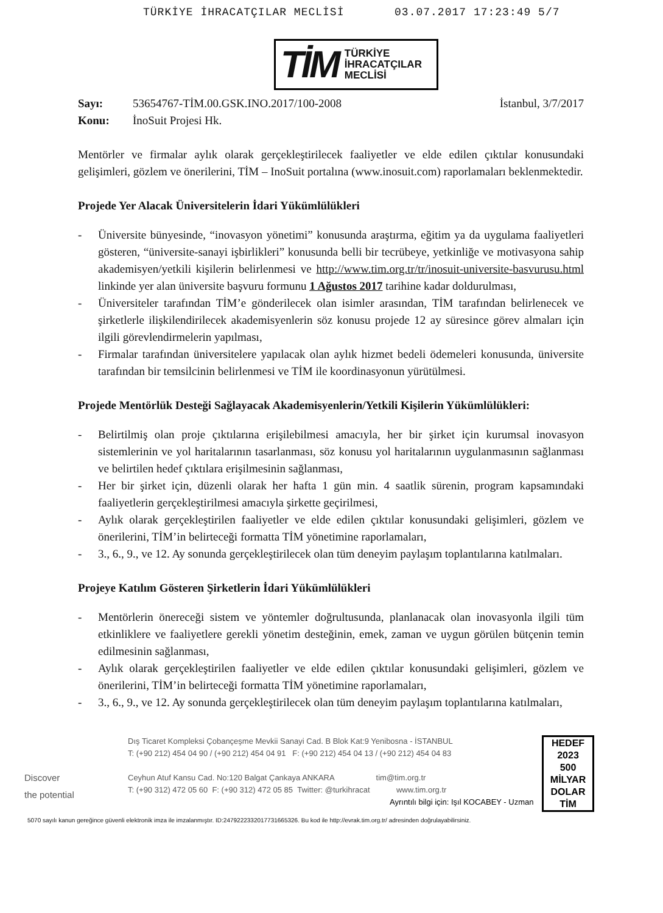TÜRKİYE İHRACATÇILAR MECLİSİ 03.07.2017 17:23:49 5/7
TİM TÜRKİYE
İHRACATÇILAR
MECLİSİ
Sayı: 53654767-TİM.00.GSK.INO.2017/100-2008 İstanbul, 3/7/2017
Konu: İnoSuit Projesi Hk.
Mentörler ve firmalar aylık olarak gerçekleştirilecek faaliyetler ve elde edilen çıktılar konusundaki gelişimleri, gözlem ve önerilerini, TİM – InoSuit portalına (www.inosuit.com) raporlamaları beklenmektedir.
Projede Yer Alacak Üniversitelerin İdari Yükümlülükleri
- Üniversite bünyesinde, “inovasyon yönetimi” konusunda araştırma, eğitim ya da uygulama faaliyetleri gösteren, “üniversite-sanayi işbirlikleri” konusunda belli bir tecrübeye, yetkinliğe ve motivasyona sahip akademisyen/yetkili kişilerin belirlenmesi ve http://www.tim.org.tr/tr/inosuit-universite-basvurusu.html linkinde yer alan üniversite başvuru formunu 1 Ağustos 2017 tarihine kadar doldurulması,
- Üniversiteler tarafından TİM’e gönderilecek olan isimler arasından, TİM tarafından belirlenecek ve şirketlerle ilişkilendirilecek akademisyenlerin söz konusu projede 12 ay süresince görev almaları için ilgili görevlendirmelerin yapılması,
- Firmalar tarafından üniversitelere yapılacak olan aylık hizmet bedeli ödemeleri konusunda, üniversite tarafından bir temsilcinin belirlenmesi ve TİM ile koordinasyonun yürütülmesi.
Projede Mentörlük Desteği Sağlayacak Akademisyenlerin/Yetkili Kişilerin Yükümlülükleri:
- Belirtilmiş olan proje çıktılarına erişilebilmesi amacıyla, her bir şirket için kurumsal inovasyon sistemlerinin ve yol haritalarının tasarlanması, söz konusu yol haritalarının uygulanmasının sağlanması ve belirtilen hedef çıktılara erişilmesinin sağlanması,
- Her bir şirket için, düzenli olarak her hafta 1 gün min. 4 saatlik sürenin, program kapsamındaki faaliyetlerin gerçekleştirilmesi amacıyla şirkette geçirilmesi,
- Aylık olarak gerçekleştirilen faaliyetler ve elde edilen çıktılar konusundaki gelişimleri, gözlem ve önerilerini, TİM’in belirteceği formatta TİM yönetimine raporlamaları,
- 3., 6., 9., ve 12. Ay sonunda gerçekleştirilecek olan tüm deneyim paylaşım toplantılarına katılmaları.
Projeye Katılım Gösteren Şirketlerin İdari Yükümlülükleri
- Mentörlerin önereceği sistem ve yöntemler doğrultusunda, planlanacak olan inovasyonla ilgili tüm etkinliklere ve faaliyetlere gerekli yönetim desteğinin, emek, zaman ve uygun görülen bütçenin temin edilmesinin sağlanması,
- Aylık olarak gerçekleştirilen faaliyetler ve elde edilen çıktılar konusundaki gelişimleri, gözlem ve önerilerini, TİM’in belirteceği formatta TİM yönetimine raporlamaları,
- 3., 6., 9., ve 12. Ay sonunda gerçekleştirilecek olan tüm deneyim paylaşım toplantılarına katılmaları,
Discover
the potential
Dış Ticaret Kompleksi Çobançeşme Mevkii Sanayi Cad. B Blok Kat:9 Yenibosna - İSTANBUL
T: (+90 212) 454 04 90 / (+90 212) 454 04 91 F: (+90 212) 454 04 13 / (+90 212) 454 04 83
Ceyhun Atuf Kansu Cad. No:120 Balgat Çankaya ANKARA tim@tim.org.tr
T: (+90 312) 472 05 60 F: (+90 312) 472 05 85 Twitter: @turkihracat www.tim.org.tr
Ayrıntılı bilgi için: Işıl KOCABEY - Uzman
HEDEF
2023
500
MİLYAR
DOLAR
TİM
5070 sayılı kanun gereğince güvenli elektronik imza ile imzalanmıştır. ID:2479222332017731665326. Bu kod ile http://evrak.tim.org.tr/ adresinden doğrulayabilirsiniz.